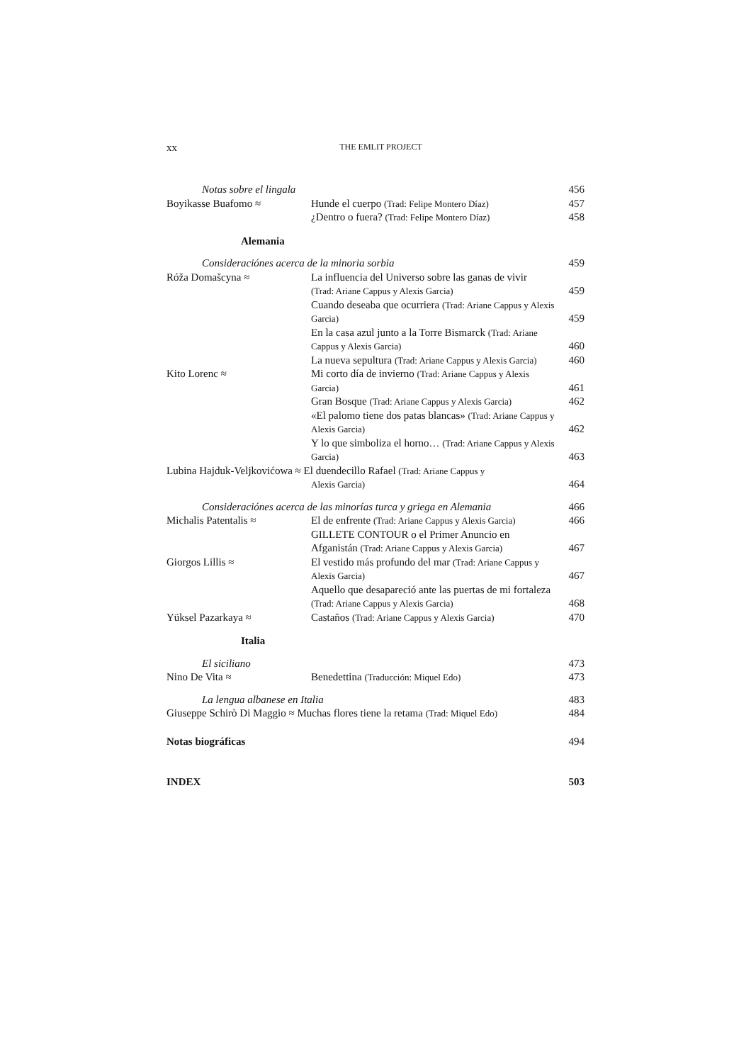xx
THE EMLIT PROJECT
| Notas sobre el lingala | | 456 |
| Boyikasse Buafomo ≈ | Hunde el cuerpo (Trad: Felipe Montero Díaz) | 457 |
| | ¿Dentro o fuera? (Trad: Felipe Montero Díaz) | 458 |
| Alemania | | |
| Consideraciónes acerca de la minoria sorbia | | 459 |
| Róža Domašcyna ≈ | La influencia del Universo sobre las ganas de vivir (Trad: Ariane Cappus y Alexis Garcia) | 459 |
| | Cuando deseaba que ocurriera (Trad: Ariane Cappus y Alexis Garcia) | 459 |
| | En la casa azul junto a la Torre Bismarck (Trad: Ariane Cappus y Alexis Garcia) | 460 |
| | La nueva sepultura (Trad: Ariane Cappus y Alexis Garcia) | 460 |
| Kito Lorenc ≈ | Mi corto día de invierno (Trad: Ariane Cappus y Alexis Garcia) | 461 |
| | Gran Bosque (Trad: Ariane Cappus y Alexis Garcia) | 462 |
| | «El palomo tiene dos patas blancas» (Trad: Ariane Cappus y Alexis Garcia) | 462 |
| | Y lo que simboliza el horno… (Trad: Ariane Cappus y Alexis Garcia) | 463 |
| Lubina Hajduk-Veljkovićowa ≈ El duendecillo Rafael (Trad: Ariane Cappus y Alexis Garcia) | | 464 |
| Consideraciónes acerca de las minorías turca y griega en Alemania | | 466 |
| Michalis Patentalis ≈ | El de enfrente (Trad: Ariane Cappus y Alexis Garcia) | 466 |
| | GILLETE CONTOUR o el Primer Anuncio en Afganistán (Trad: Ariane Cappus y Alexis Garcia) | 467 |
| Giorgos Lillis ≈ | El vestido más profundo del mar (Trad: Ariane Cappus y Alexis Garcia) | 467 |
| | Aquello que desapareció ante las puertas de mi fortaleza (Trad: Ariane Cappus y Alexis Garcia) | 468 |
| Yüksel Pazarkaya ≈ | Castaños (Trad: Ariane Cappus y Alexis Garcia) | 470 |
| Italia | | |
| El siciliano | | 473 |
| Nino De Vita ≈ | Benedettina (Traducción: Miquel Edo) | 473 |
| La lengua albanese en Italia | | 483 |
| Giuseppe Schirò Di Maggio ≈ Muchas flores tiene la retama (Trad: Miquel Edo) | | 484 |
| Notas biográficas | | 494 |
| INDEX | | 503 |